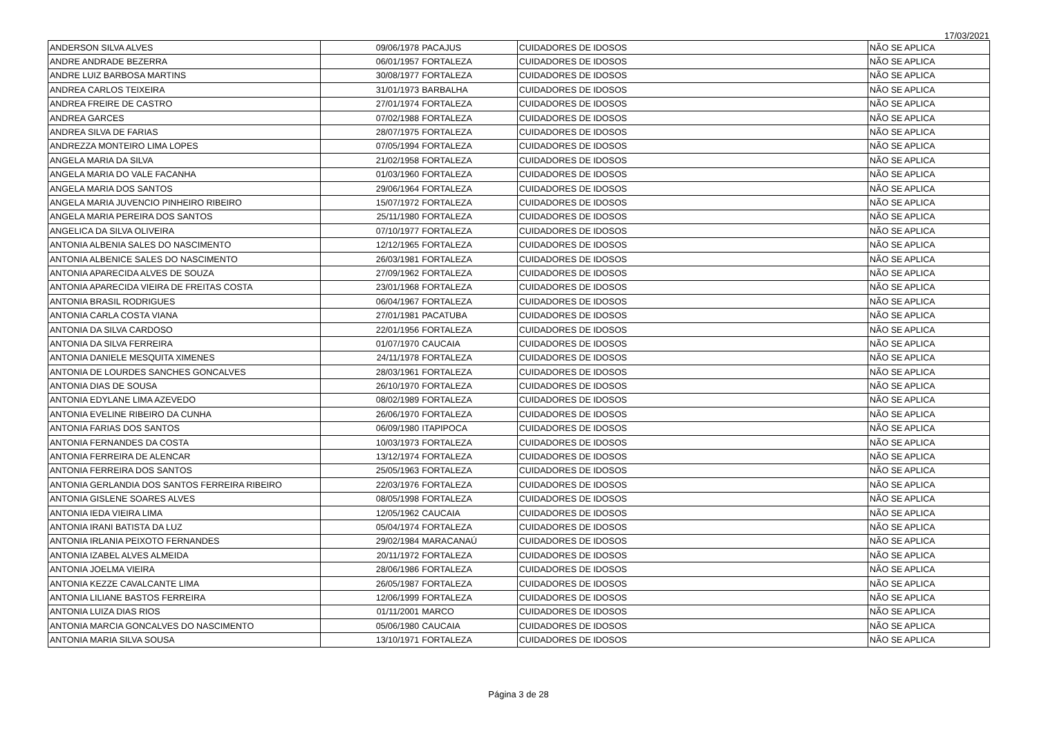17/03/2021
| ANDERSON SILVA ALVES | 09/06/1978 | PACAJUS | CUIDADORES DE IDOSOS | NÃO SE APLICA |
| ANDRE ANDRADE BEZERRA | 06/01/1957 | FORTALEZA | CUIDADORES DE IDOSOS | NÃO SE APLICA |
| ANDRE LUIZ BARBOSA MARTINS | 30/08/1977 | FORTALEZA | CUIDADORES DE IDOSOS | NÃO SE APLICA |
| ANDREA CARLOS TEIXEIRA | 31/01/1973 | BARBALHA | CUIDADORES DE IDOSOS | NÃO SE APLICA |
| ANDREA FREIRE DE CASTRO | 27/01/1974 | FORTALEZA | CUIDADORES DE IDOSOS | NÃO SE APLICA |
| ANDREA GARCES | 07/02/1988 | FORTALEZA | CUIDADORES DE IDOSOS | NÃO SE APLICA |
| ANDREA SILVA DE FARIAS | 28/07/1975 | FORTALEZA | CUIDADORES DE IDOSOS | NÃO SE APLICA |
| ANDREZZA MONTEIRO LIMA LOPES | 07/05/1994 | FORTALEZA | CUIDADORES DE IDOSOS | NÃO SE APLICA |
| ANGELA MARIA DA SILVA | 21/02/1958 | FORTALEZA | CUIDADORES DE IDOSOS | NÃO SE APLICA |
| ANGELA MARIA DO VALE FACANHA | 01/03/1960 | FORTALEZA | CUIDADORES DE IDOSOS | NÃO SE APLICA |
| ANGELA MARIA DOS SANTOS | 29/06/1964 | FORTALEZA | CUIDADORES DE IDOSOS | NÃO SE APLICA |
| ANGELA MARIA JUVENCIO PINHEIRO RIBEIRO | 15/07/1972 | FORTALEZA | CUIDADORES DE IDOSOS | NÃO SE APLICA |
| ANGELA MARIA PEREIRA DOS SANTOS | 25/11/1980 | FORTALEZA | CUIDADORES DE IDOSOS | NÃO SE APLICA |
| ANGELICA DA SILVA OLIVEIRA | 07/10/1977 | FORTALEZA | CUIDADORES DE IDOSOS | NÃO SE APLICA |
| ANTONIA ALBENIA SALES DO NASCIMENTO | 12/12/1965 | FORTALEZA | CUIDADORES DE IDOSOS | NÃO SE APLICA |
| ANTONIA ALBENICE SALES DO NASCIMENTO | 26/03/1981 | FORTALEZA | CUIDADORES DE IDOSOS | NÃO SE APLICA |
| ANTONIA APARECIDA ALVES DE SOUZA | 27/09/1962 | FORTALEZA | CUIDADORES DE IDOSOS | NÃO SE APLICA |
| ANTONIA APARECIDA VIEIRA DE FREITAS COSTA | 23/01/1968 | FORTALEZA | CUIDADORES DE IDOSOS | NÃO SE APLICA |
| ANTONIA BRASIL RODRIGUES | 06/04/1967 | FORTALEZA | CUIDADORES DE IDOSOS | NÃO SE APLICA |
| ANTONIA CARLA COSTA VIANA | 27/01/1981 | PACATUBA | CUIDADORES DE IDOSOS | NÃO SE APLICA |
| ANTONIA DA SILVA CARDOSO | 22/01/1956 | FORTALEZA | CUIDADORES DE IDOSOS | NÃO SE APLICA |
| ANTONIA DA SILVA FERREIRA | 01/07/1970 | CAUCAIA | CUIDADORES DE IDOSOS | NÃO SE APLICA |
| ANTONIA DANIELE MESQUITA XIMENES | 24/11/1978 | FORTALEZA | CUIDADORES DE IDOSOS | NÃO SE APLICA |
| ANTONIA DE LOURDES SANCHES GONCALVES | 28/03/1961 | FORTALEZA | CUIDADORES DE IDOSOS | NÃO SE APLICA |
| ANTONIA DIAS DE SOUSA | 26/10/1970 | FORTALEZA | CUIDADORES DE IDOSOS | NÃO SE APLICA |
| ANTONIA EDYLANE LIMA AZEVEDO | 08/02/1989 | FORTALEZA | CUIDADORES DE IDOSOS | NÃO SE APLICA |
| ANTONIA EVELINE RIBEIRO DA CUNHA | 26/06/1970 | FORTALEZA | CUIDADORES DE IDOSOS | NÃO SE APLICA |
| ANTONIA FARIAS DOS SANTOS | 06/09/1980 | ITAPIPOCA | CUIDADORES DE IDOSOS | NÃO SE APLICA |
| ANTONIA FERNANDES DA COSTA | 10/03/1973 | FORTALEZA | CUIDADORES DE IDOSOS | NÃO SE APLICA |
| ANTONIA FERREIRA DE ALENCAR | 13/12/1974 | FORTALEZA | CUIDADORES DE IDOSOS | NÃO SE APLICA |
| ANTONIA FERREIRA DOS SANTOS | 25/05/1963 | FORTALEZA | CUIDADORES DE IDOSOS | NÃO SE APLICA |
| ANTONIA GERLANDIA DOS SANTOS FERREIRA RIBEIRO | 22/03/1976 | FORTALEZA | CUIDADORES DE IDOSOS | NÃO SE APLICA |
| ANTONIA GISLENE SOARES ALVES | 08/05/1998 | FORTALEZA | CUIDADORES DE IDOSOS | NÃO SE APLICA |
| ANTONIA IEDA VIEIRA LIMA | 12/05/1962 | CAUCAIA | CUIDADORES DE IDOSOS | NÃO SE APLICA |
| ANTONIA IRANI BATISTA DA LUZ | 05/04/1974 | FORTALEZA | CUIDADORES DE IDOSOS | NÃO SE APLICA |
| ANTONIA IRLANIA PEIXOTO FERNANDES | 29/02/1984 | MARACANAÚ | CUIDADORES DE IDOSOS | NÃO SE APLICA |
| ANTONIA IZABEL ALVES ALMEIDA | 20/11/1972 | FORTALEZA | CUIDADORES DE IDOSOS | NÃO SE APLICA |
| ANTONIA JOELMA VIEIRA | 28/06/1986 | FORTALEZA | CUIDADORES DE IDOSOS | NÃO SE APLICA |
| ANTONIA KEZZE CAVALCANTE LIMA | 26/05/1987 | FORTALEZA | CUIDADORES DE IDOSOS | NÃO SE APLICA |
| ANTONIA LILIANE BASTOS FERREIRA | 12/06/1999 | FORTALEZA | CUIDADORES DE IDOSOS | NÃO SE APLICA |
| ANTONIA LUIZA DIAS RIOS | 01/11/2001 | MARCO | CUIDADORES DE IDOSOS | NÃO SE APLICA |
| ANTONIA MARCIA GONCALVES DO NASCIMENTO | 05/06/1980 | CAUCAIA | CUIDADORES DE IDOSOS | NÃO SE APLICA |
| ANTONIA MARIA SILVA SOUSA | 13/10/1971 | FORTALEZA | CUIDADORES DE IDOSOS | NÃO SE APLICA |
Página 3 de 28